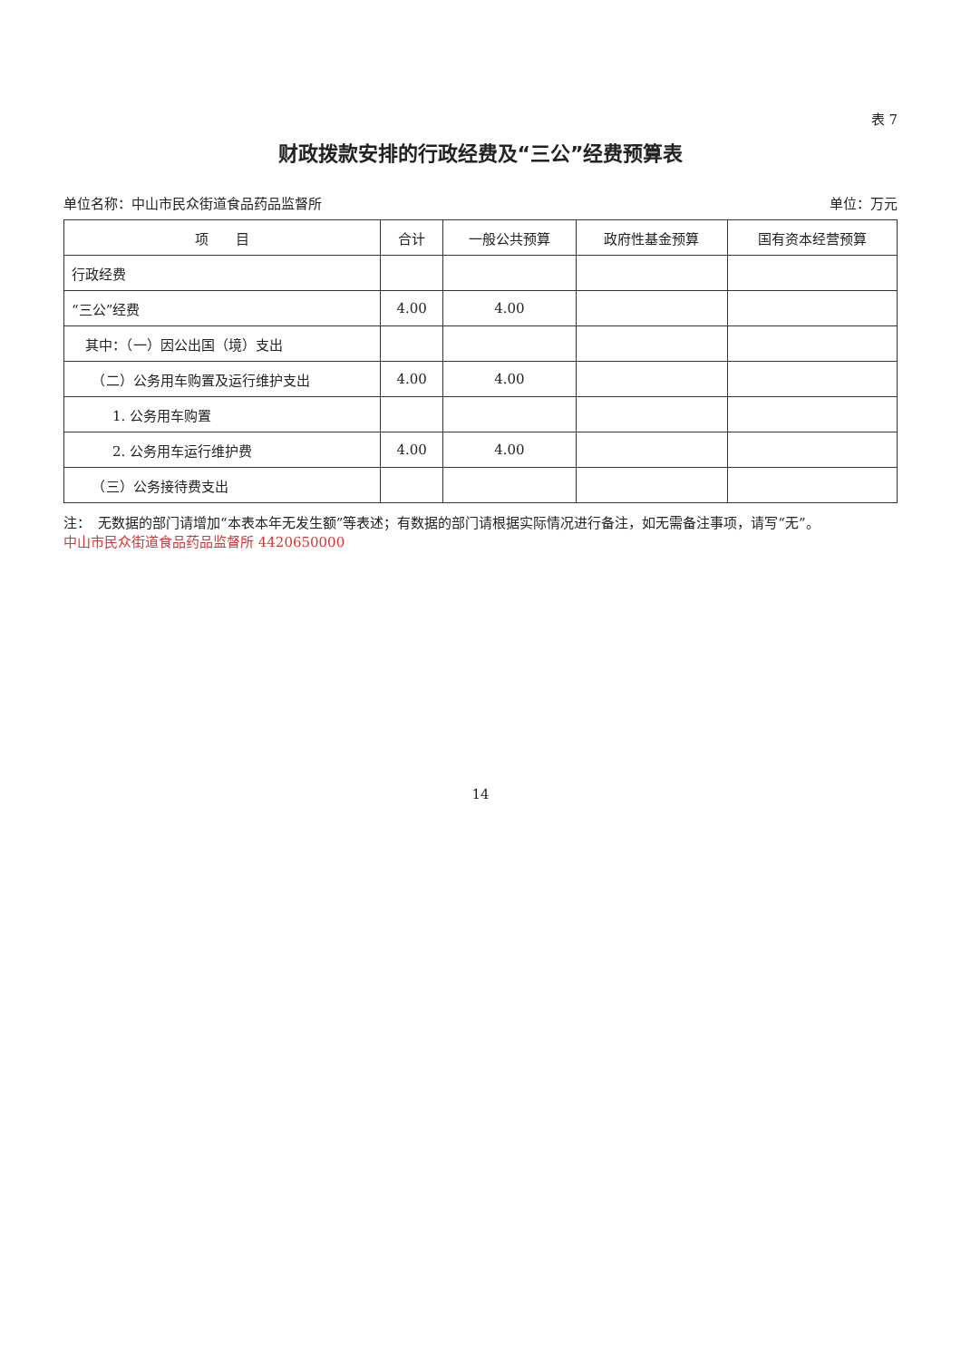表 7
财政拨款安排的行政经费及“三公”经费预算表
单位名称：中山市民众街道食品药品监督所 单位：万元
| 项 目 | 合计 | 一般公共预算 | 政府性基金预算 | 国有资本经营预算 |
| --- | --- | --- | --- | --- |
| 行政经费 | | | | |
| “三公”经费 | 4.00 | 4.00 | | |
| 其中：（一）因公出国（境）支出 | | | | |
| （二）公务用车购置及运行维护支出 | 4.00 | 4.00 | | |
| 1. 公务用车购置 | | | | |
| 2. 公务用车运行维护费 | 4.00 | 4.00 | | |
| （三）公务接待费支出 | | | | |
注：　无数据的部门请增加“本表本年无发生额”等表述；有数据的部门请根据实际情况进行备注，如无需备注事项，请写“无”。
中山市民众街道食品药品监督所 4420650000
14